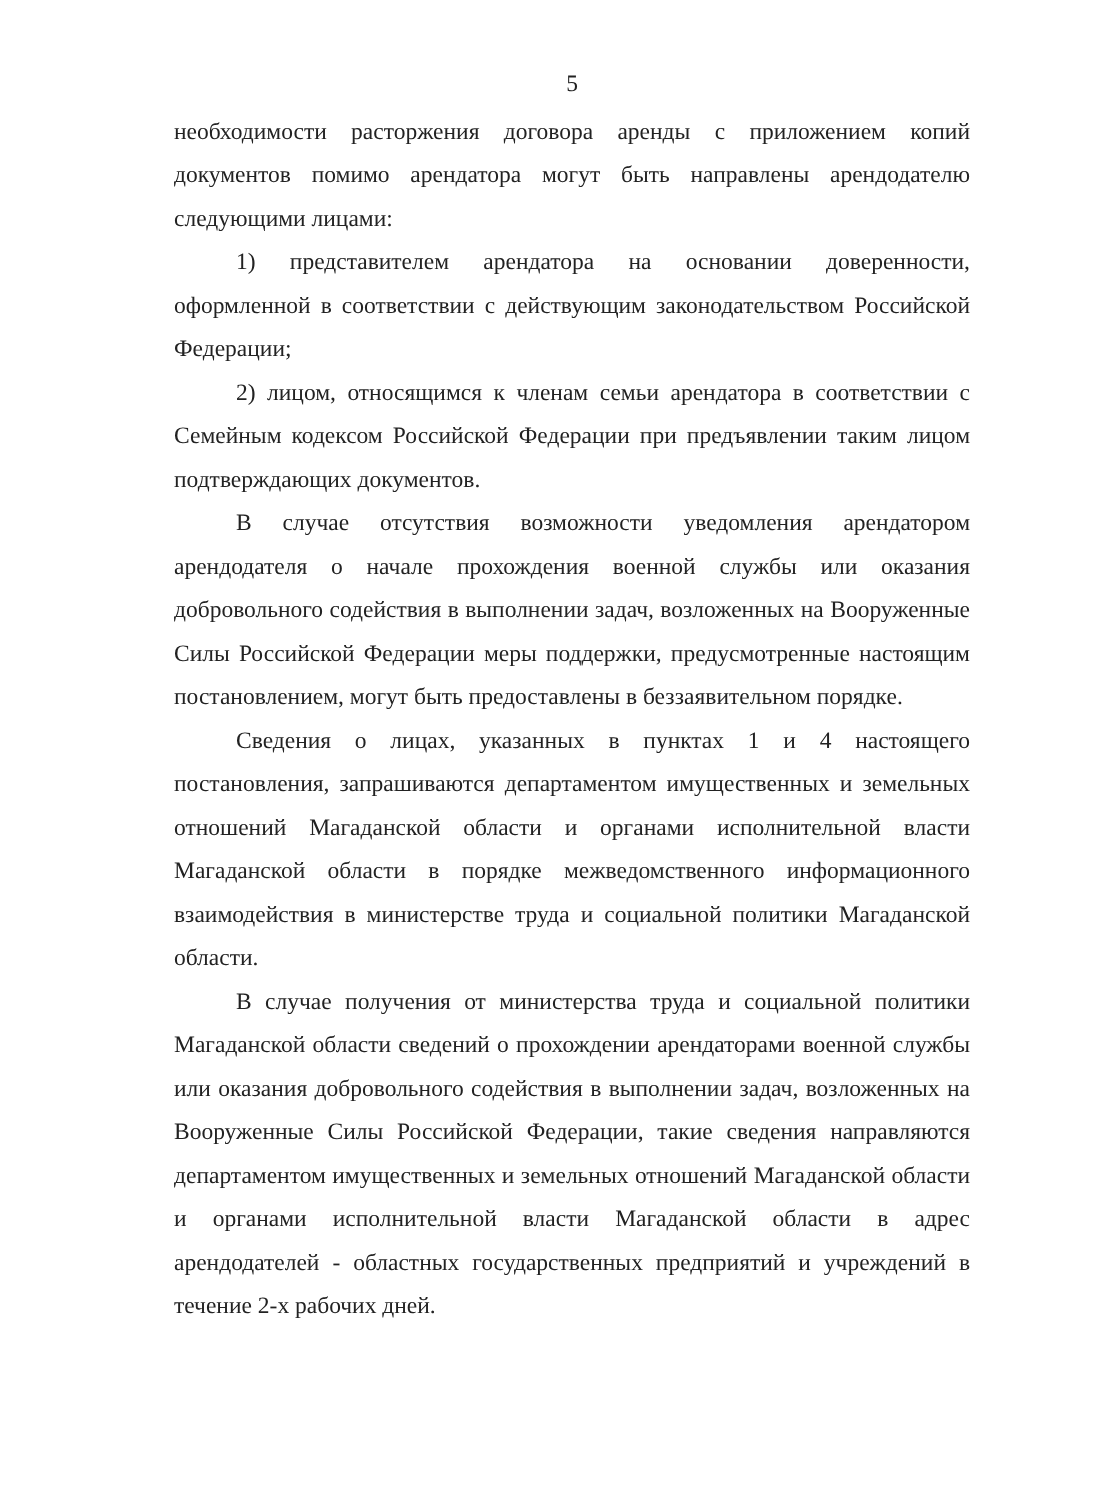5
необходимости расторжения договора аренды с приложением копий документов помимо арендатора могут быть направлены арендодателю следующими лицами:
1) представителем арендатора на основании доверенности, оформленной в соответствии с действующим законодательством Российской Федерации;
2) лицом, относящимся к членам семьи арендатора в соответствии с Семейным кодексом Российской Федерации при предъявлении таким лицом подтверждающих документов.
В случае отсутствия возможности уведомления арендатором арендодателя о начале прохождения военной службы или оказания добровольного содействия в выполнении задач, возложенных на Вооруженные Силы Российской Федерации меры поддержки, предусмотренные настоящим постановлением, могут быть предоставлены в беззаявительном порядке.
Сведения о лицах, указанных в пунктах 1 и 4 настоящего постановления, запрашиваются департаментом имущественных и земельных отношений Магаданской области и органами исполнительной власти Магаданской области в порядке межведомственного информационного взаимодействия в министерстве труда и социальной политики Магаданской области.
В случае получения от министерства труда и социальной политики Магаданской области сведений о прохождении арендаторами военной службы или оказания добровольного содействия в выполнении задач, возложенных на Вооруженные Силы Российской Федерации, такие сведения направляются департаментом имущественных и земельных отношений Магаданской области и органами исполнительной власти Магаданской области в адрес арендодателей - областных государственных предприятий и учреждений в течение 2-х рабочих дней.